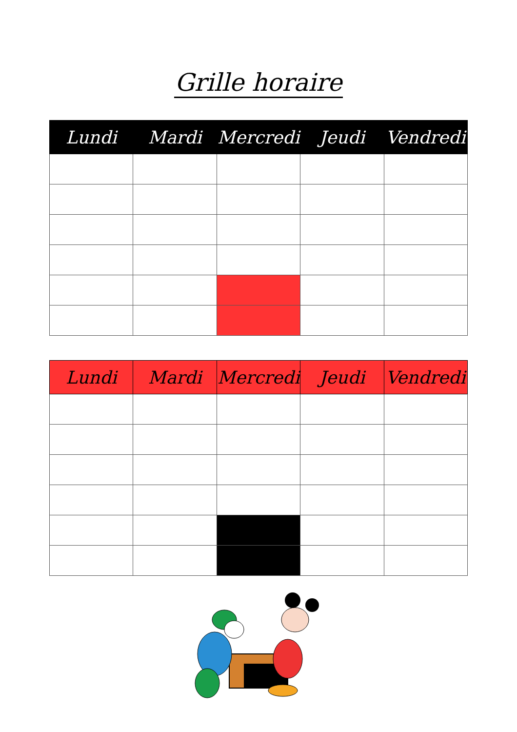Grille horaire
| Lundi | Mardi | Mercredi | Jeudi | Vendredi |
| --- | --- | --- | --- | --- |
| Lundi | Mardi | Mercredi | Jeudi | Vendredi |
| --- | --- | --- | --- | --- |